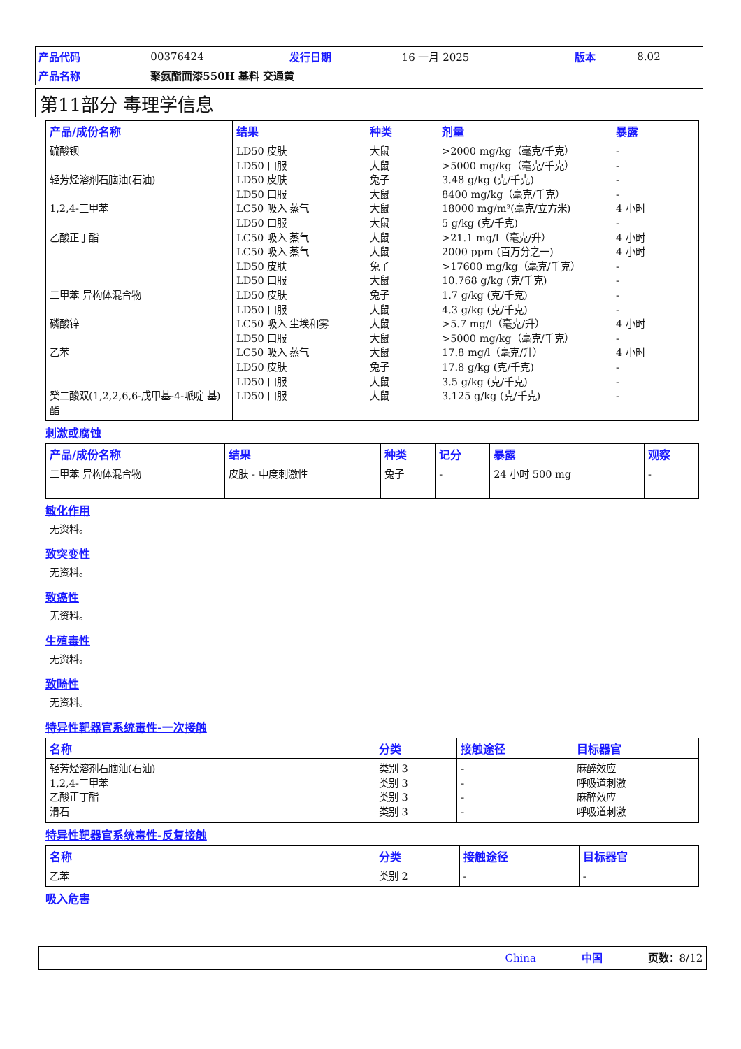| 产品代码 | 00376424 | 发行日期 | 16 一月 2025 | 版本 | 8.02 |
| 产品名称 | 聚氨酯面漆550H 基料 交通黄 | | | | |
第11部分 毒理学信息
| 产品/成份名称 | 结果 | 种类 | 剂量 | 暴露 |
| --- | --- | --- | --- | --- |
| 硫酸钡 轻芳烃溶剂石脑油(石油) 1,2,4-三甲苯 乙酸正丁酯 二甲苯 异构体混合物 磷酸锌 乙苯 癸二酸双(1,2,2,6,6-戊甲基-4-哌啶 基)酯 | LD50 皮肤 LD50 口服 LD50 皮肤 LD50 口服 LC50 吸入 蒸气 LD50 口服 LC50 吸入 蒸气 LC50 吸入 蒸气 LD50 皮肤 LD50 口服 LD50 皮肤 LD50 口服 LC50 吸入 尘埃和雾 LD50 口服 LC50 吸入 蒸气 LD50 皮肤 LD50 口服 LD50 口服 | 大鼠 大鼠 兔子 大鼠 大鼠 大鼠 大鼠 大鼠 兔子 大鼠 兔子 大鼠 大鼠 大鼠 大鼠 兔子 大鼠 大鼠 | >2000 mg/kg（毫克/千克） >5000 mg/kg（毫克/千克） 3.48 g/kg (克/千克) 8400 mg/kg（毫克/千克） 18000 mg/m³(毫克/立方米) 5 g/kg (克/千克) >21.1 mg/l（毫克/升） 2000 ppm (百万分之一) >17600 mg/kg（毫克/千克） 10.768 g/kg (克/千克) 1.7 g/kg (克/千克) 4.3 g/kg (克/千克) >5.7 mg/l（毫克/升） >5000 mg/kg（毫克/千克） 17.8 mg/l（毫克/升） 17.8 g/kg (克/千克) 3.5 g/kg (克/千克) 3.125 g/kg (克/千克) | - - - - 4 小时 - 4 小时 4 小时 - - - - 4 小时 - 4 小时 - - - |
刺激或腐蚀
| 产品/成份名称 | 结果 | 种类 | 记分 | 暴露 | 观察 |
| --- | --- | --- | --- | --- | --- |
| 二甲苯 异构体混合物 | 皮肤 - 中度刺激性 | 兔子 | - | 24 小时 500 mg | - |
敏化作用
无资料。
致突变性
无资料。
致癌性
无资料。
生殖毒性
无资料。
致畸性
无资料。
特异性靶器官系统毒性-一次接触
| 名称 | 分类 | 接触途径 | 目标器官 |
| --- | --- | --- | --- |
| 轻芳烃溶剂石脑油(石油) 1,2,4-三甲苯 乙酸正丁酯 滑石 | 类别 3 类别 3 类别 3 类别 3 | - - - - | 麻醉效应 呼吸道刺激 麻醉效应 呼吸道刺激 |
特异性靶器官系统毒性-反复接触
| 名称 | 分类 | 接触途径 | 目标器官 |
| --- | --- | --- | --- |
| 乙苯 | 类别 2 | - | - |
吸入危害
China 中国 页数：8/12